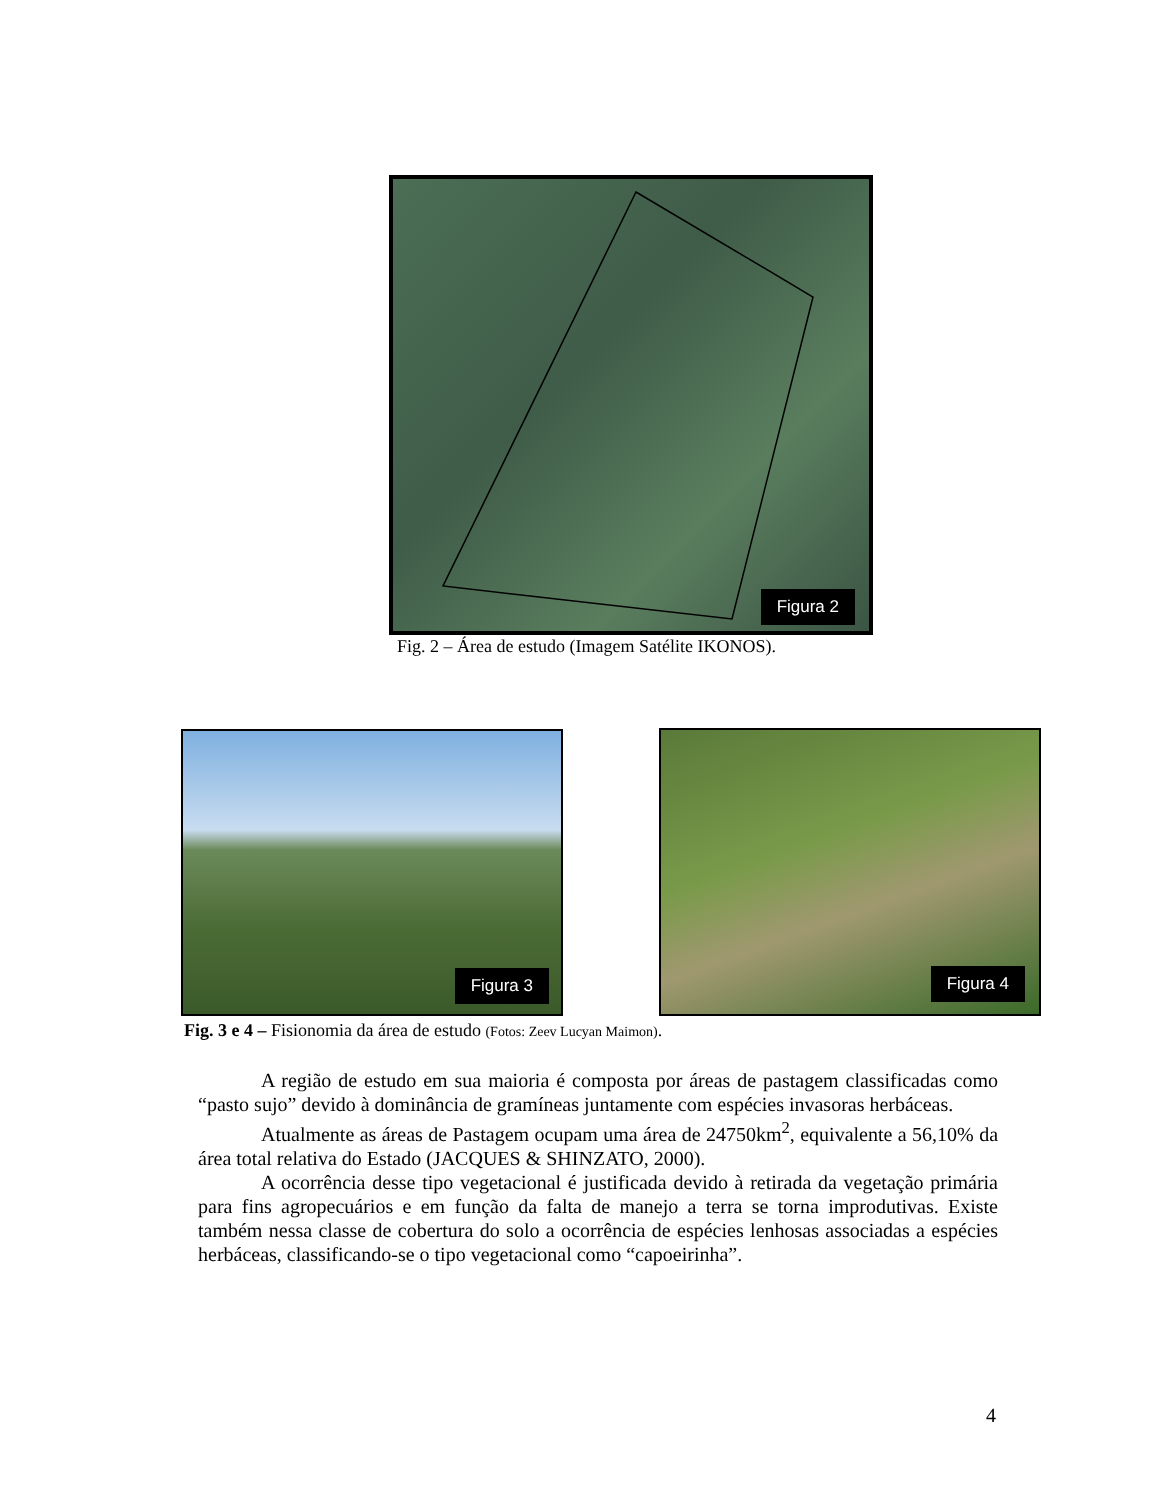Figura 2
Fig. 2 – Área de estudo (Imagem Satélite IKONOS).
Figura 3 Figura 4
Fig. 3 e 4 – Fisionomia da área de estudo (Fotos: Zeev Lucyan Maimon).
A região de estudo em sua maioria é composta por áreas de pastagem classificadas como “pasto sujo” devido à dominância de gramíneas juntamente com espécies invasoras herbáceas.
Atualmente as áreas de Pastagem ocupam uma área de 24750km<sup>2</sup>, equivalente a 56,10% da área total relativa do Estado (JACQUES & SHINZATO, 2000).
A ocorrência desse tipo vegetacional é justificada devido à retirada da vegetação primária para fins agropecuários e em função da falta de manejo a terra se torna improdutivas. Existe também nessa classe de cobertura do solo a ocorrência de espécies lenhosas associadas a espécies herbáceas, classificando-se o tipo vegetacional como “capoeirinha”.
4